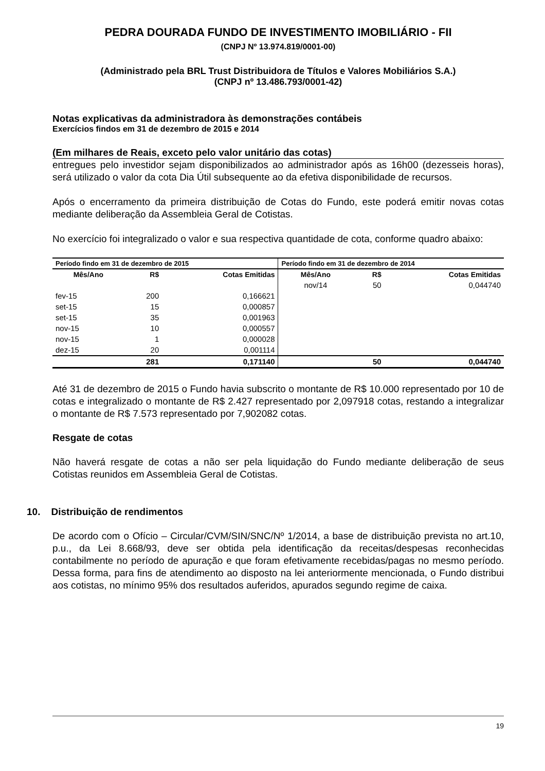PEDRA DOURADA FUNDO DE INVESTIMENTO IMOBILIÁRIO - FII
(CNPJ Nº 13.974.819/0001-00)
(Administrado pela BRL Trust Distribuidora de Títulos e Valores Mobiliários S.A.)
(CNPJ nº 13.486.793/0001-42)
Notas explicativas da administradora às demonstrações contábeis
Exercícios findos em 31 de dezembro de 2015 e 2014
(Em milhares de Reais, exceto pelo valor unitário das cotas)
entregues pelo investidor sejam disponibilizados ao administrador após as 16h00 (dezesseis horas), será utilizado o valor da cota Dia Útil subsequente ao da efetiva disponibilidade de recursos.
Após o encerramento da primeira distribuição de Cotas do Fundo, este poderá emitir novas cotas mediante deliberação da Assembleia Geral de Cotistas.
No exercício foi integralizado o valor e sua respectiva quantidade de cota, conforme quadro abaixo:
| Período findo em 31 de dezembro de 2015 | | | Período findo em 31 de dezembro de 2014 | | |
| --- | --- | --- | --- | --- | --- |
| Mês/Ano | R$ | Cotas Emitidas | Mês/Ano | R$ | Cotas Emitidas |
| | | | nov/14 | 50 | 0,044740 |
| fev-15 | 200 | 0,166621 | | | |
| set-15 | 15 | 0,000857 | | | |
| set-15 | 35 | 0,001963 | | | |
| nov-15 | 10 | 0,000557 | | | |
| nov-15 | 1 | 0,000028 | | | |
| dez-15 | 20 | 0,001114 | | | |
| | 281 | 0,171140 | | 50 | 0,044740 |
Até 31 de dezembro de 2015 o Fundo havia subscrito o montante de R$ 10.000 representado por 10 de cotas e integralizado o montante de R$ 2.427 representado por 2,097918 cotas, restando a integralizar o montante de R$ 7.573 representado por 7,902082 cotas.
Resgate de cotas
Não haverá resgate de cotas a não ser pela liquidação do Fundo mediante deliberação de seus Cotistas reunidos em Assembleia Geral de Cotistas.
10. Distribuição de rendimentos
De acordo com o Ofício – Circular/CVM/SIN/SNC/Nº 1/2014, a base de distribuição prevista no art.10, p.u., da Lei 8.668/93, deve ser obtida pela identificação da receitas/despesas reconhecidas contabilmente no período de apuração e que foram efetivamente recebidas/pagas no mesmo período. Dessa forma, para fins de atendimento ao disposto na lei anteriormente mencionada, o Fundo distribui aos cotistas, no mínimo 95% dos resultados auferidos, apurados segundo regime de caixa.
19